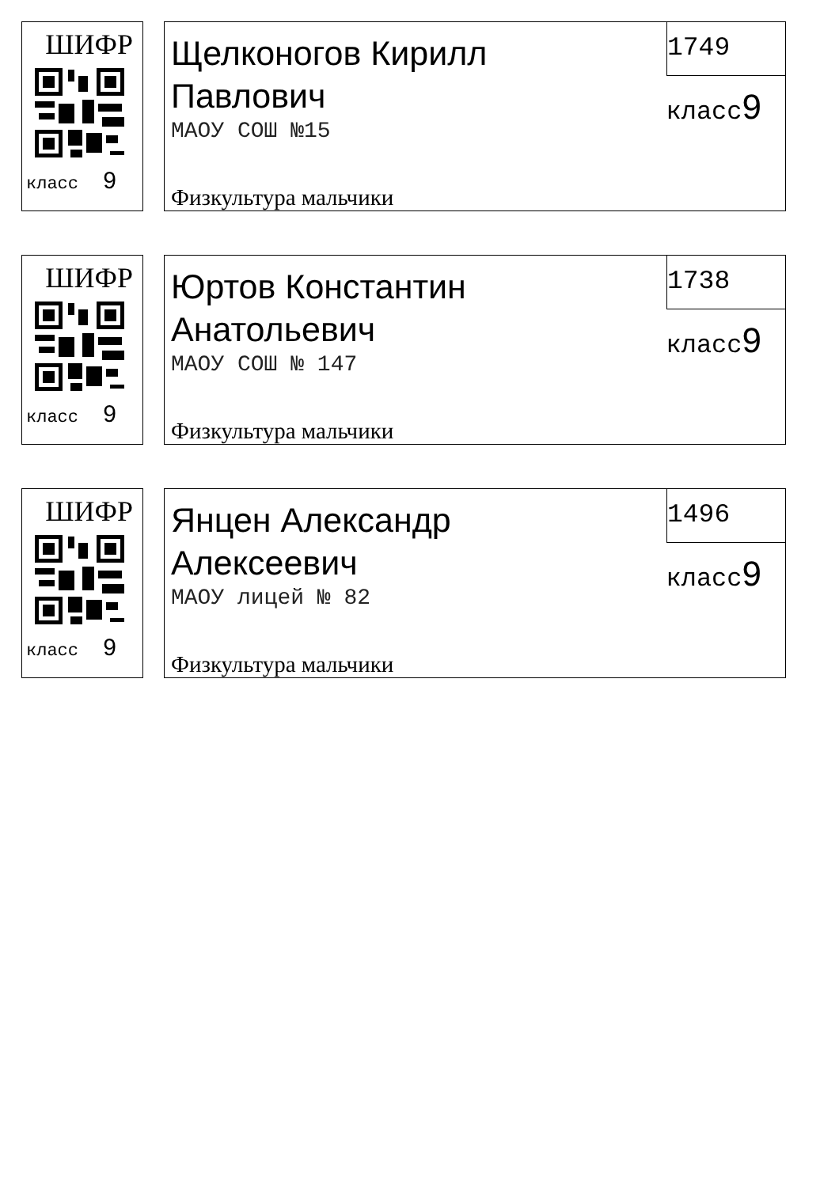ШИФР
класс 9
Щелконогов Кирилл
Павлович
МАОУ СОШ №15
Физкультура мальчики
1749
класс9
ШИФР
класс 9
Юртов Константин
Анатольевич
МАОУ СОШ № 147
Физкультура мальчики
1738
класс9
ШИФР
класс 9
Янцен Александр
Алексеевич
МАОУ лицей № 82
Физкультура мальчики
1496
класс9